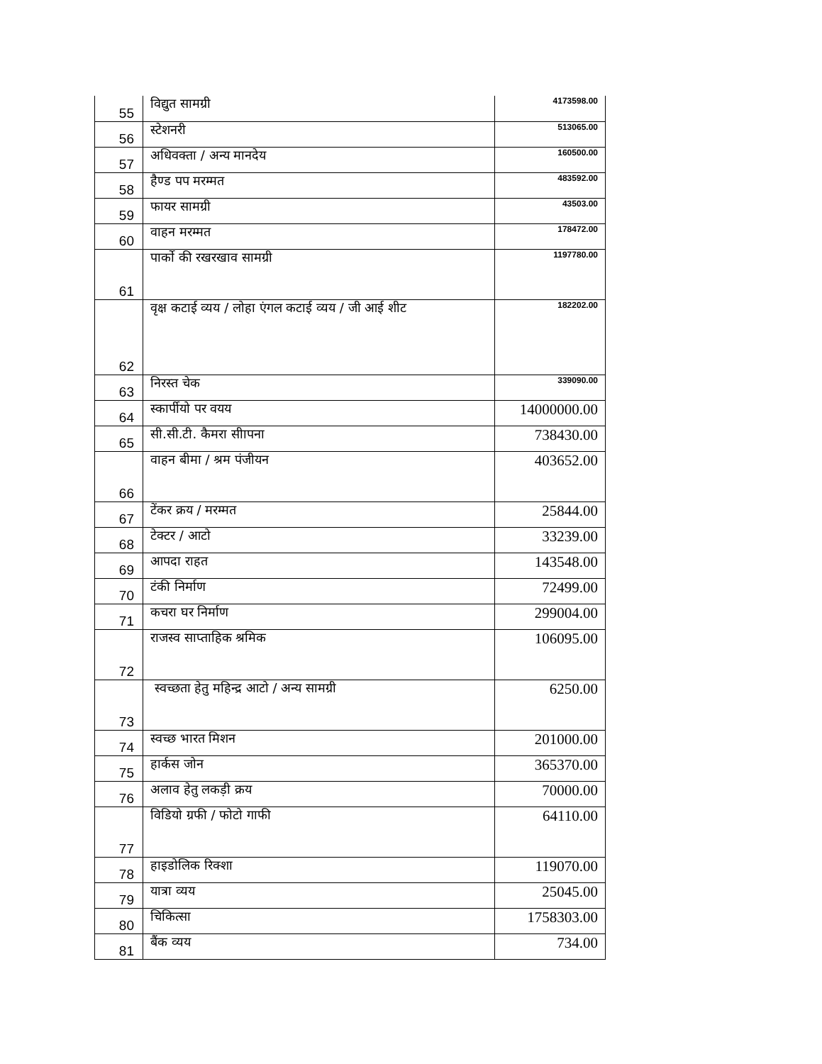| 55 | विद्युत सामग्री | 4173598.00 |
| 56 | स्टेशनरी | 513065.00 |
| 57 | अधिवक्ता / अन्य मानदेय | 160500.00 |
| 58 | हैण्ड पप मरम्मत | 483592.00 |
| 59 | फायर सामग्री | 43503.00 |
| 60 | वाहन मरम्मत | 178472.00 |
| 61 | पार्को की रखरखाव सामग्री | 1197780.00 |
| 62 | वृक्ष कटाई व्यय / लोहा एंगल कटाई व्यय / जी आई शीट | 182202.00 |
| 63 | निरस्त चेक | 339090.00 |
| 64 | स्कार्पीयो पर वयय | 14000000.00 |
| 65 | सी.सी.टी. कैमरा सीापना | 738430.00 |
| 66 | वाहन बीमा / श्रम पंजीयन | 403652.00 |
| 67 | टेंकर क्रय / मरम्मत | 25844.00 |
| 68 | टेक्टर / आटो | 33239.00 |
| 69 | आपदा राहत | 143548.00 |
| 70 | टंकी निर्माण | 72499.00 |
| 71 | कचरा घर निर्माण | 299004.00 |
| 72 | राजस्व साप्ताहिक श्रमिक | 106095.00 |
| 73 | स्वच्छता हेतु महिन्द्र आटो / अन्य सामग्री | 6250.00 |
| 74 | स्वच्छ भारत मिशन | 201000.00 |
| 75 | हार्कस जोन | 365370.00 |
| 76 | अलाव हेतु लकड़ी क्रय | 70000.00 |
| 77 | विडियो ग्रफी / फोटो गाफी | 64110.00 |
| 78 | हाइडोलिक रिक्शा | 119070.00 |
| 79 | यात्रा व्यय | 25045.00 |
| 80 | चिकित्सा | 1758303.00 |
| 81 | बैंक व्यय | 734.00 |